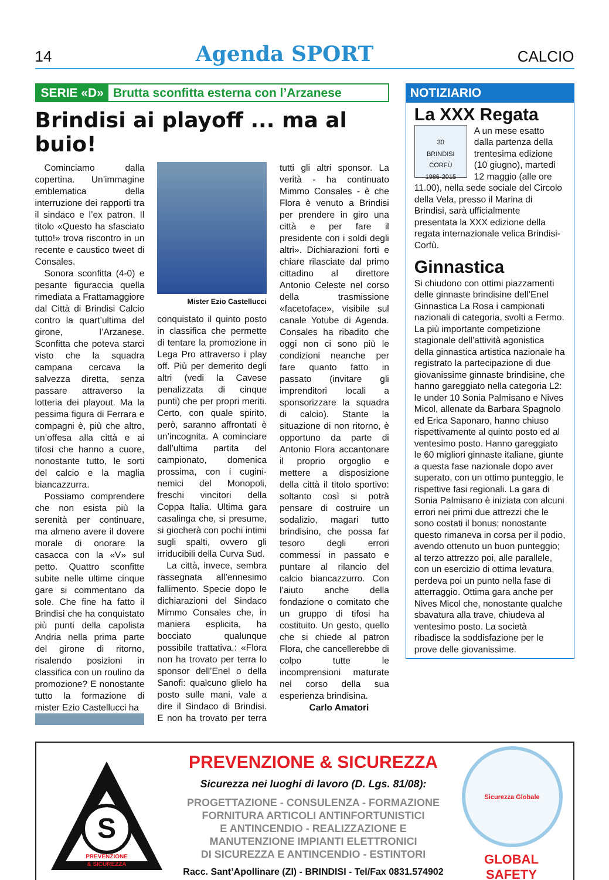14 Agenda SPORT CALCIO
SERIE «D» Brutta sconfitta esterna con l’Arzanese
Brindisi ai playoff ... ma al buio!
Cominciamo dalla copertina. Un’immagine emblematica della interruzione dei rapporti tra il sindaco e l’ex patron. Il titolo «Questo ha sfasciato tutto!» trova riscontro in un recente e caustico tweet di Consales.
Sonora sconfitta (4-0) e pesante figuraccia quella rimediata a Frattamaggiore dal Città di Brindisi Calcio contro la quart’ultima del girone, l’Arzanese. Sconfitta che poteva starci visto che la squadra campana cercava la salvezza diretta, senza passare attraverso la lotteria dei playout. Ma la pessima figura di Ferrara e compagni è, più che altro, un’offesa alla città e ai tifosi che hanno a cuore, nonostante tutto, le sorti del calcio e la maglia biancazzurra.
Possiamo comprendere che non esista più la serenità per continuare, ma almeno avere il dovere morale di onorare la casacca con la «V» sul petto. Quattro sconfitte subite nelle ultime cinque gare si commentano da sole. Che fine ha fatto il Brindisi che ha conquistato più punti della capolista Andria nella prima parte del girone di ritorno, risalendo posizioni in classifica con un roulino da promozione? E nonostante tutto la formazione di mister Ezio Castellucci ha
Mister Ezio Castellucci
conquistato il quinto posto in classifica che permette di tentare la promozione in Lega Pro attraverso i play off. Più per demerito degli altri (vedi la Cavese penalizzata di cinque punti) che per propri meriti. Certo, con quale spirito, però, saranno affrontati è un’incognita. A cominciare dall’ultima partita del campionato, domenica prossima, con i cugini-nemici del Monopoli, freschi vincitori della Coppa Italia. Ultima gara casalinga che, si presume, si giocherà con pochi intimi sugli spalti, ovvero gli irriducibili della Curva Sud.
La città, invece, sembra rassegnata all’ennesimo fallimento. Specie dopo le dichiarazioni del Sindaco Mimmo Consales che, in maniera esplicita, ha bocciato qualunque possibile trattativa.: «Flora non ha trovato per terra lo sponsor dell’Enel o della Sanofi: qualcuno glielo ha posto sulle mani, vale a dire il Sindaco di Brindisi. E non ha trovato per terra tutti gli altri sponsor. La verità - ha continuato Mimmo Consales - è che Flora è venuto a Brindisi per prendere in giro una città e per fare il presidente con i soldi degli altri». Dichiarazioni forti e chiare rilasciate dal primo cittadino al direttore Antonio Celeste nel corso della trasmissione «facetoface», visibile sul canale Yotube di Agenda. Consales ha ribadito che oggi non ci sono più le condizioni neanche per fare quanto fatto in passato (invitare gli imprenditori locali a sponsorizzare la squadra di calcio). Stante la situazione di non ritorno, è opportuno da parte di Antonio Flora accantonare il proprio orgoglio e mettere a disposizione della città il titolo sportivo: soltanto così si potrà pensare di costruire un sodalizio, magari tutto brindisino, che possa far tesoro degli errori commessi in passato e puntare al rilancio del calcio biancazzurro. Con l’aiuto anche della fondazione o comitato che un gruppo di tifosi ha costituito. Un gesto, quello che si chiede al patron Flora, che cancellerebbe di colpo tutte le incomprensioni maturate nel corso della sua esperienza brindisina.
Carlo Amatori
NOTIZIARIO
La XXX Regata
30
BRINDISI CORFÙ
1986-2015
A un mese esatto dalla partenza della trentesima edizione (10 giugno), martedì 12 maggio (alle ore 11.00), nella sede sociale del Circolo della Vela, presso il Marina di Brindisi, sarà ufficialmente presentata la XXX edizione della regata internazionale velica Brindisi-Corfù.
Ginnastica
Si chiudono con ottimi piazzamenti delle ginnaste brindisine dell’Enel Ginnastica La Rosa i campionati nazionali di categoria, svolti a Fermo. La più importante competizione stagionale dell’attività agonistica della ginnastica artistica nazionale ha registrato la partecipazione di due giovanissime ginnaste brindisine, che hanno gareggiato nella categoria L2: le under 10 Sonia Palmisano e Nives Micol, allenate da Barbara Spagnolo ed Erica Saponaro, hanno chiuso rispettivamente al quinto posto ed al ventesimo posto. Hanno gareggiato le 60 migliori ginnaste italiane, giunte a questa fase nazionale dopo aver superato, con un ottimo punteggio, le rispettive fasi regionali. La gara di Sonia Palmisano è iniziata con alcuni errori nei primi due attrezzi che le sono costati il bonus; nonostante questo rimaneva in corsa per il podio, avendo ottenuto un buon punteggio; al terzo attrezzo poi, alle parallele, con un esercizio di ottima levatura, perdeva poi un punto nella fase di atterraggio. Ottima gara anche per Nives Micol che, nonostante qualche sbavatura alla trave, chiudeva al ventesimo posto. La società ribadisce la soddisfazione per le prove delle giovanissime.
S
PREVENZIONE
& SICUREZZA
PREVENZIONE & SICUREZZA
Sicurezza nei luoghi di lavoro (D. Lgs. 81/08):
PROGETTAZIONE - CONSULENZA - FORMAZIONE
FORNITURA ARTICOLI ANTINFORTUNISTICI
E ANTINCENDIO - REALIZZAZIONE E
MANUTENZIONE IMPIANTI ELETTRONICI
DI SICUREZZA E ANTINCENDIO - ESTINTORI
Racc. Sant’Apollinare (ZI) - BRINDISI - Tel/Fax 0831.574902
Sicurezza Globale
GLOBAL SAFETY